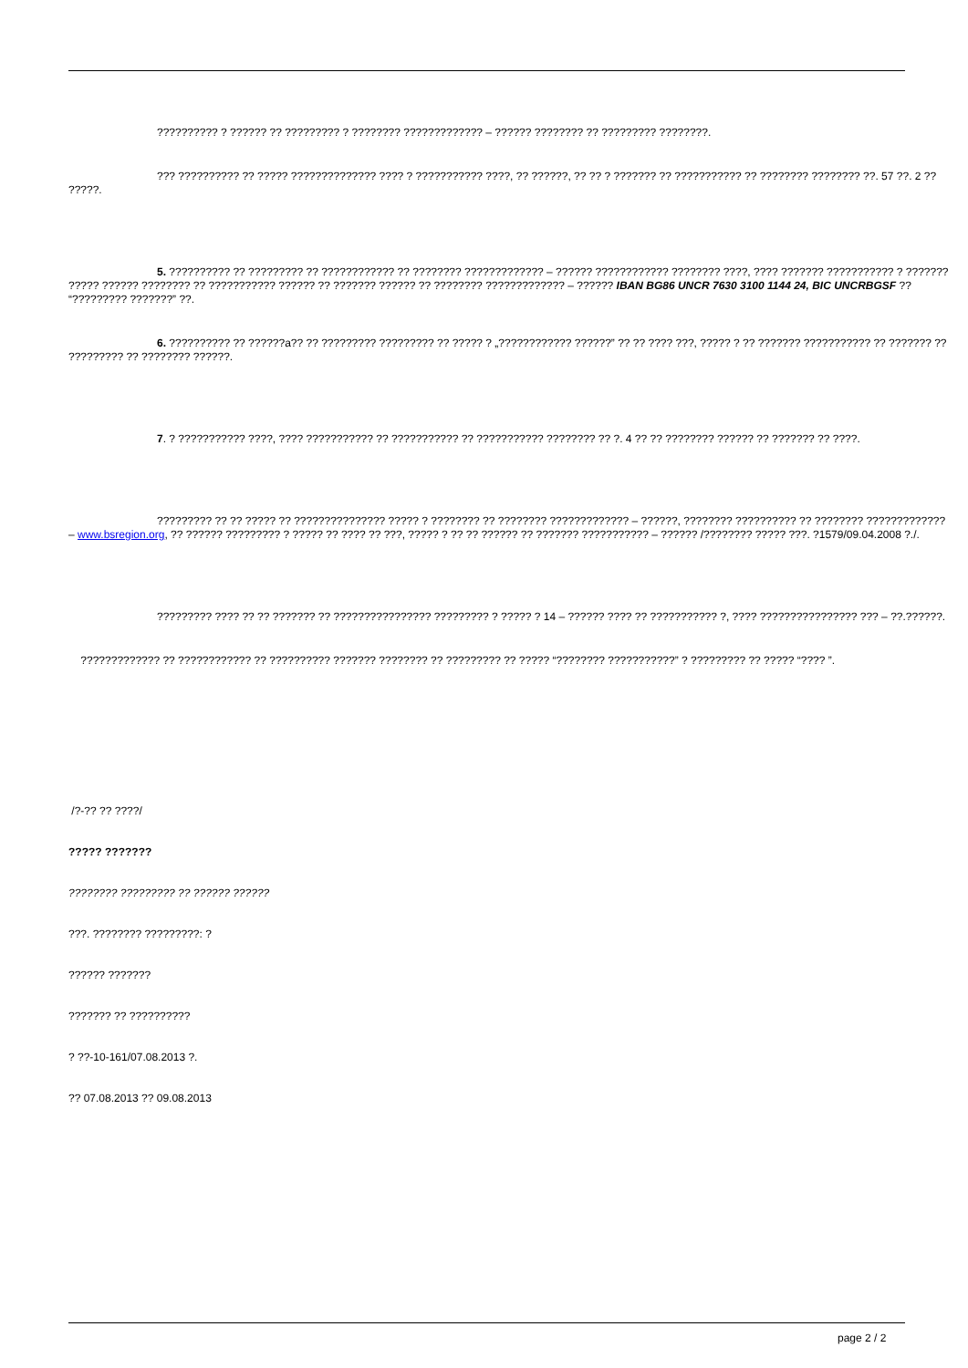?????????? ? ?????? ?? ????????? ? ???????? ????????????? – ?????? ???????? ?? ????????? ????????.
??? ?????????? ?? ????? ?????????????? ???? ? ??????????? ????, ?? ??????, ?? ?? ? ??????? ?? ??????????? ?? ???????? ???????? ??. 57 ??. 2 ?? ?????.
5. ?????????? ?? ????????? ?? ???????????? ?? ???????? ????????????? – ?????? ???????????? ???????? ????, ???? ??????? ??????????? ? ??????? ????? ?????? ???????? ?? ??????????? ?????? ?? ??????? ?????? ?? ???????? ????????????? – ?????? IBAN BG86 UNCR 7630 3100 1144 24, BIC UNCRBGSF ?? “????????? ???????” ??.
6. ?????????? ?? ??????a?? ?? ????????? ????????? ?? ????? ? „???????????? ??????” ?? ?? ???? ???, ????? ? ?? ??????? ??????????? ?? ??????? ?? ????????? ?? ???????? ??????.
7. ? ??????????? ????, ???? ??????????? ?? ??????????? ?? ??????????? ???????? ?? ?. 4 ?? ?? ???????? ?????? ?? ??????? ?? ????.
????????? ?? ?? ????? ?? ??????????????? ????? ? ???????? ?? ???????? ????????????? – ??????, ???????? ?????????? ?? ???????? ????????????? – www.bsregion.org, ?? ?????? ????????? ? ????? ?? ???? ?? ???, ????? ? ?? ?? ?????? ?? ??????? ??????????? – ?????? /???????? ????? ???. ?1579/09.04.2008 ?./.
????????? ???? ?? ?? ??????? ?? ???????????????? ????????? ? ????? ? 14 – ?????? ???? ?? ??????????? ?, ???? ???????????????? ??? – ??.??????.
????????????? ?? ???????????? ?? ?????????? ??????? ???????? ?? ????????? ?? ????? “???????? ???????????” ? ????????? ?? ????? “???? ”.
/?-?? ?? ????/
????? ???????
???????? ????????? ?? ?????? ??????
???. ???????? ?????????: ?
?????? ???????
??????? ?? ??????????
? ??-10-161/07.08.2013 ?.
?? 07.08.2013 ?? 09.08.2013
page 2 / 2